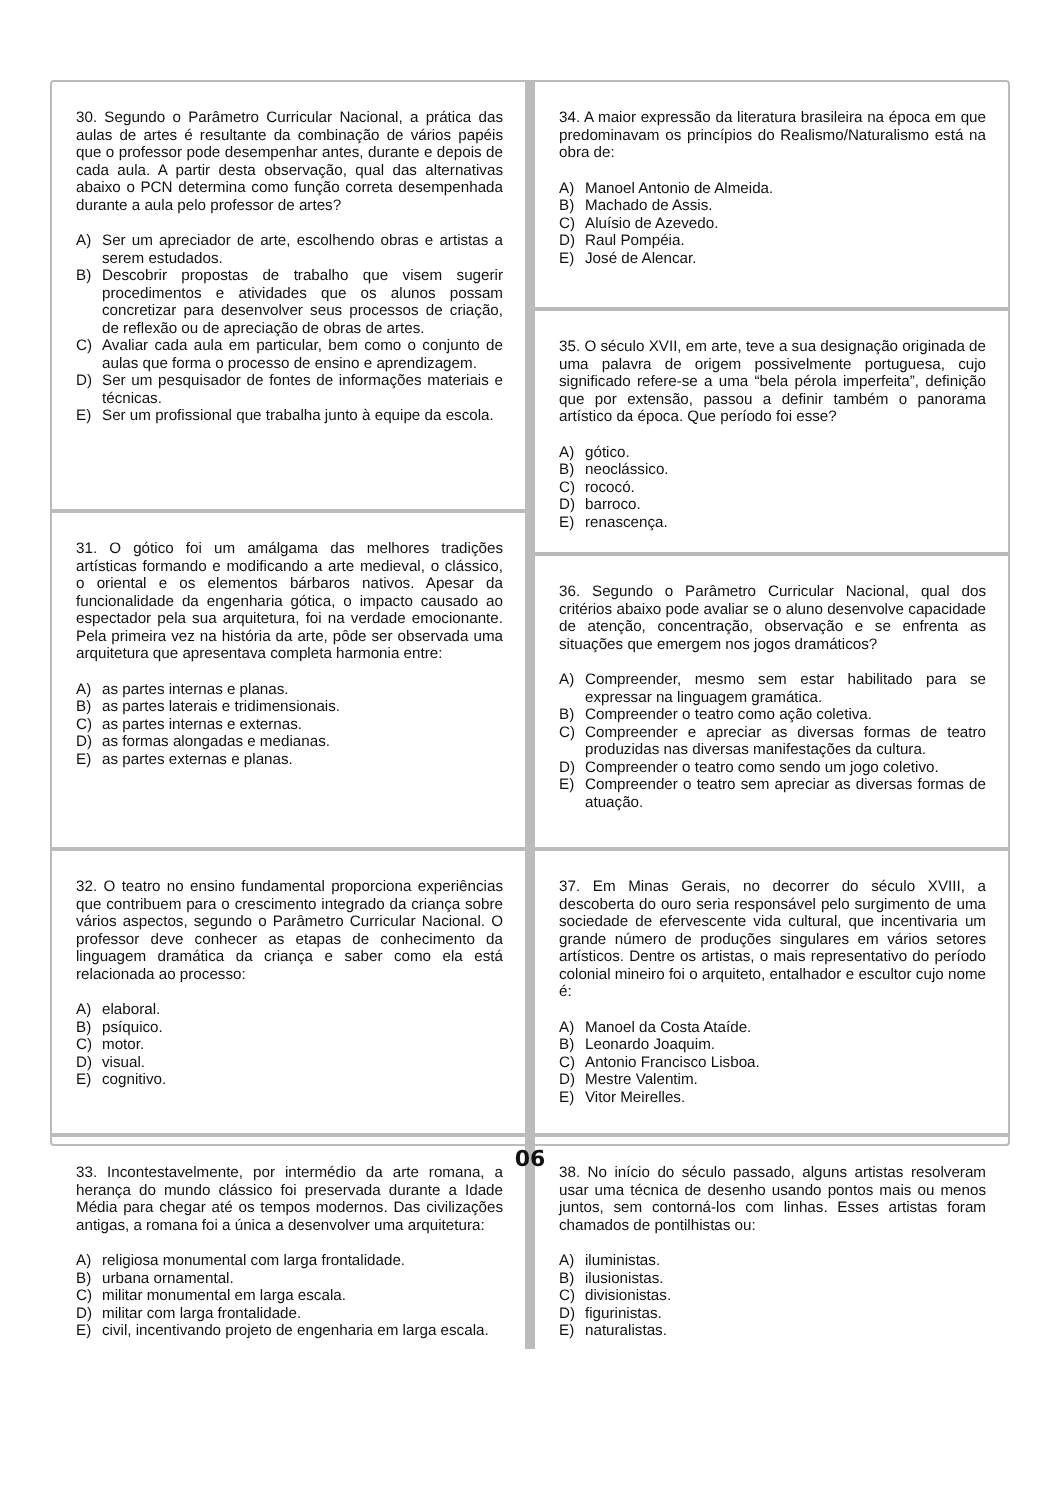30. Segundo o Parâmetro Curricular Nacional, a prática das aulas de artes é resultante da combinação de vários papéis que o professor pode desempenhar antes, durante e depois de cada aula. A partir desta observação, qual das alternativas abaixo o PCN determina como função correta desempenhada durante a aula pelo professor de artes?
A) Ser um apreciador de arte, escolhendo obras e artistas a serem estudados.
B) Descobrir propostas de trabalho que visem sugerir procedimentos e atividades que os alunos possam concretizar para desenvolver seus processos de criação, de reflexão ou de apreciação de obras de artes.
C) Avaliar cada aula em particular, bem como o conjunto de aulas que forma o processo de ensino e aprendizagem.
D) Ser um pesquisador de fontes de informações materiais e técnicas.
E) Ser um profissional que trabalha junto à equipe da escola.
31. O gótico foi um amálgama das melhores tradições artísticas formando e modificando a arte medieval, o clássico, o oriental e os elementos bárbaros nativos. Apesar da funcionalidade da engenharia gótica, o impacto causado ao espectador pela sua arquitetura, foi na verdade emocionante. Pela primeira vez na história da arte, pôde ser observada uma arquitetura que apresentava completa harmonia entre:
A) as partes internas e planas.
B) as partes laterais e tridimensionais.
C) as partes internas e externas.
D) as formas alongadas e medianas.
E) as partes externas e planas.
32. O teatro no ensino fundamental proporciona experiências que contribuem para o crescimento integrado da criança sobre vários aspectos, segundo o Parâmetro Curricular Nacional. O professor deve conhecer as etapas de conhecimento da linguagem dramática da criança e saber como ela está relacionada ao processo:
A) elaboral.
B) psíquico.
C) motor.
D) visual.
E) cognitivo.
33. Incontestavelmente, por intermédio da arte romana, a herança do mundo clássico foi preservada durante a Idade Média para chegar até os tempos modernos. Das civilizações antigas, a romana foi a única a desenvolver uma arquitetura:
A) religiosa monumental com larga frontalidade.
B) urbana ornamental.
C) militar monumental em larga escala.
D) militar com larga frontalidade.
E) civil, incentivando projeto de engenharia em larga escala.
34. A maior expressão da literatura brasileira na época em que predominavam os princípios do Realismo/Naturalismo está na obra de:
A) Manoel Antonio de Almeida.
B) Machado de Assis.
C) Aluísio de Azevedo.
D) Raul Pompéia.
E) José de Alencar.
35. O século XVII, em arte, teve a sua designação originada de uma palavra de origem possivelmente portuguesa, cujo significado refere-se a uma “bela pérola imperfeita”, definição que por extensão, passou a definir também o panorama artístico da época. Que período foi esse?
A) gótico.
B) neoclássico.
C) rococó.
D) barroco.
E) renascença.
36. Segundo o Parâmetro Curricular Nacional, qual dos critérios abaixo pode avaliar se o aluno desenvolve capacidade de atenção, concentração, observação e se enfrenta as situações que emergem nos jogos dramáticos?
A) Compreender, mesmo sem estar habilitado para se expressar na linguagem gramática.
B) Compreender o teatro como ação coletiva.
C) Compreender e apreciar as diversas formas de teatro produzidas nas diversas manifestações da cultura.
D) Compreender o teatro como sendo um jogo coletivo.
E) Compreender o teatro sem apreciar as diversas formas de atuação.
37. Em Minas Gerais, no decorrer do século XVIII, a descoberta do ouro seria responsável pelo surgimento de uma sociedade de efervescente vida cultural, que incentivaria um grande número de produções singulares em vários setores artísticos. Dentre os artistas, o mais representativo do período colonial mineiro foi o arquiteto, entalhador e escultor cujo nome é:
A) Manoel da Costa Ataíde.
B) Leonardo Joaquim.
C) Antonio Francisco Lisboa.
D) Mestre Valentim.
E) Vitor Meirelles.
38. No início do século passado, alguns artistas resolveram usar uma técnica de desenho usando pontos mais ou menos juntos, sem contorná-los com linhas. Esses artistas foram chamados de pontilhistas ou:
A) iluministas.
B) ilusionistas.
C) divisionistas.
D) figurinistas.
E) naturalistas.
06